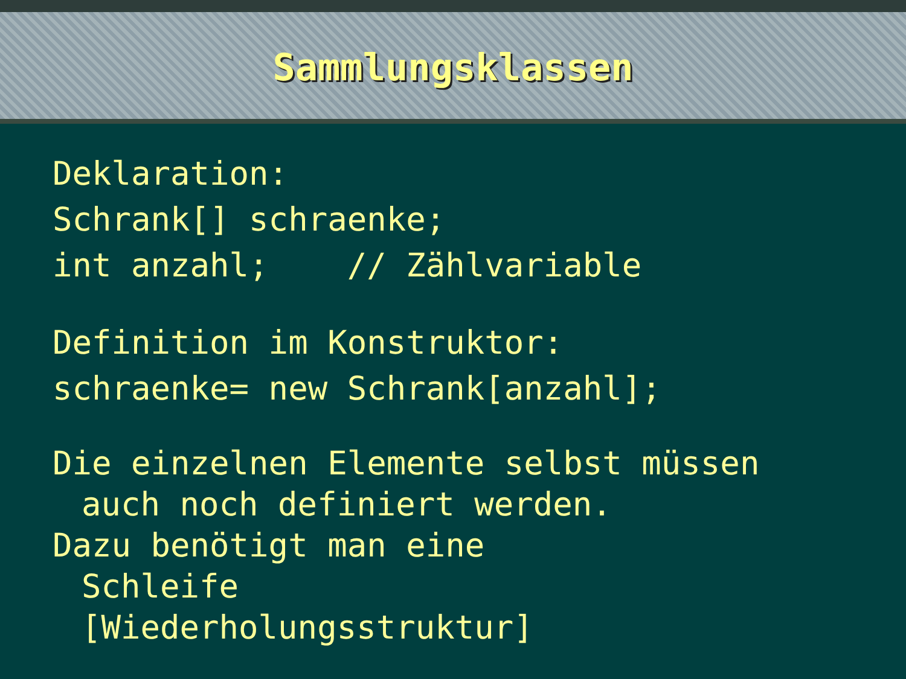Sammlungsklassen
Deklaration:
Schrank[] schraenke;
int anzahl; // Zählvariable
Definition im Konstruktor:
schraenke= new Schrank[anzahl];
Die einzelnen Elemente selbst müssen
auch noch definiert werden.
Dazu benötigt man eine
Schleife
[Wiederholungsstruktur]